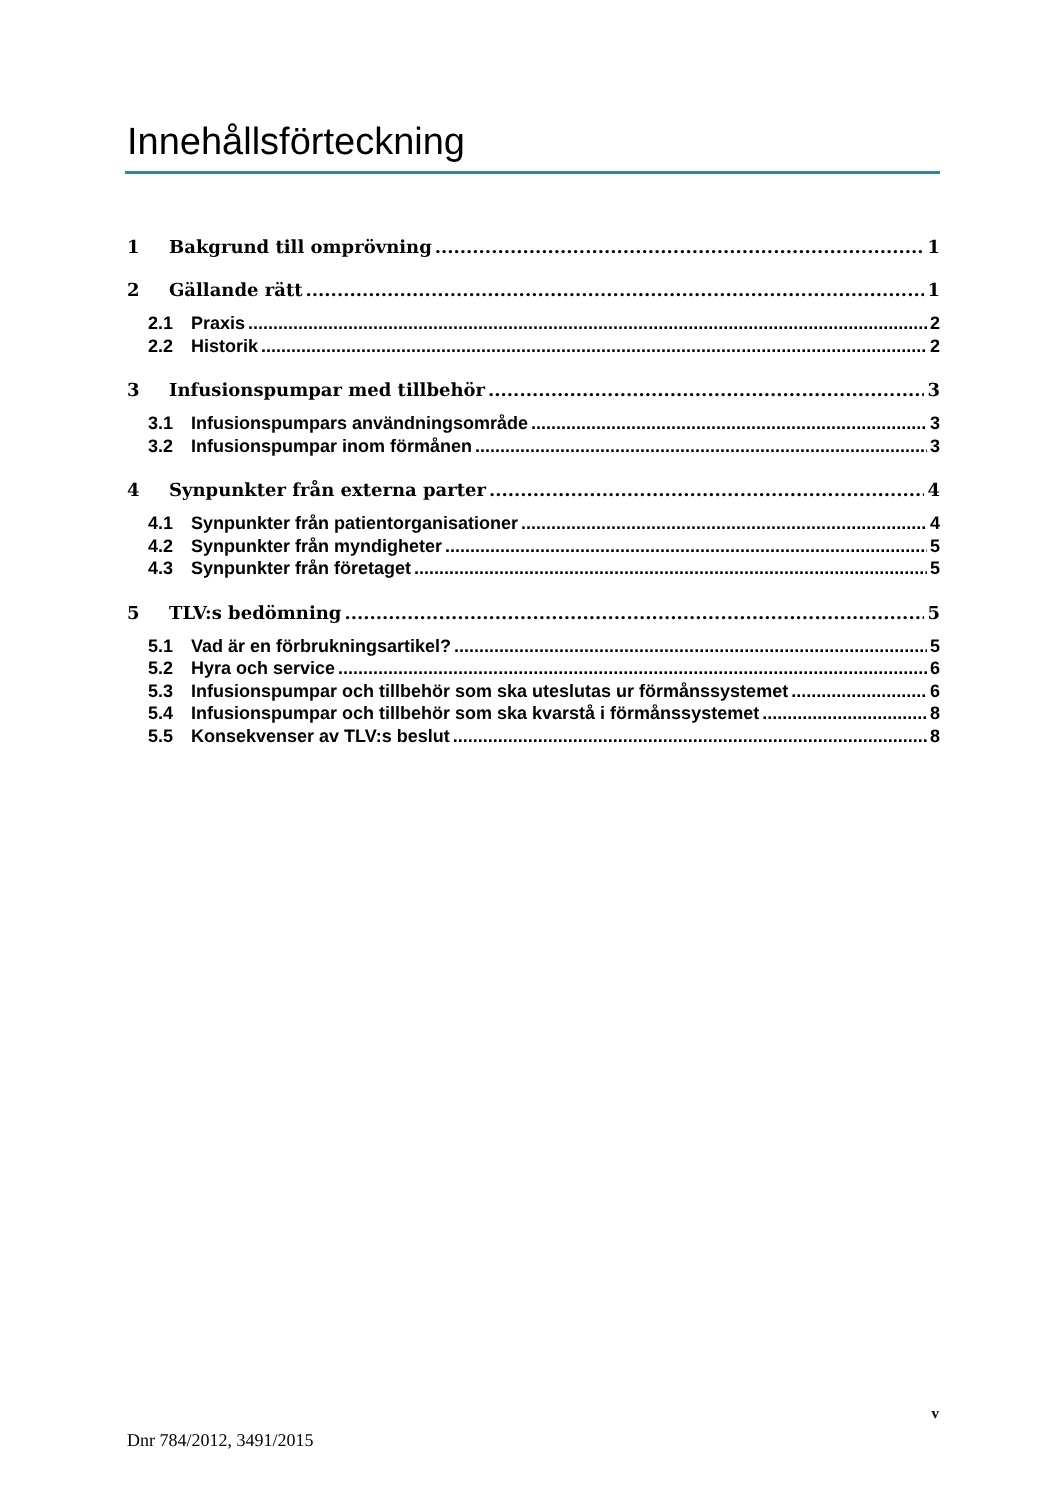Innehållsförteckning
1 Bakgrund till omprövning 1
2 Gällande rätt 1
2.1 Praxis 2
2.2 Historik 2
3 Infusionspumpar med tillbehör 3
3.1 Infusionspumpars användningsområde 3
3.2 Infusionspumpar inom förmånen 3
4 Synpunkter från externa parter 4
4.1 Synpunkter från patientorganisationer 4
4.2 Synpunkter från myndigheter 5
4.3 Synpunkter från företaget 5
5 TLV:s bedömning 5
5.1 Vad är en förbrukningsartikel? 5
5.2 Hyra och service 6
5.3 Infusionspumpar och tillbehör som ska uteslutas ur förmånssystemet 6
5.4 Infusionspumpar och tillbehör som ska kvarstå i förmånssystemet 8
5.5 Konsekvenser av TLV:s beslut 8
v
Dnr 784/2012, 3491/2015